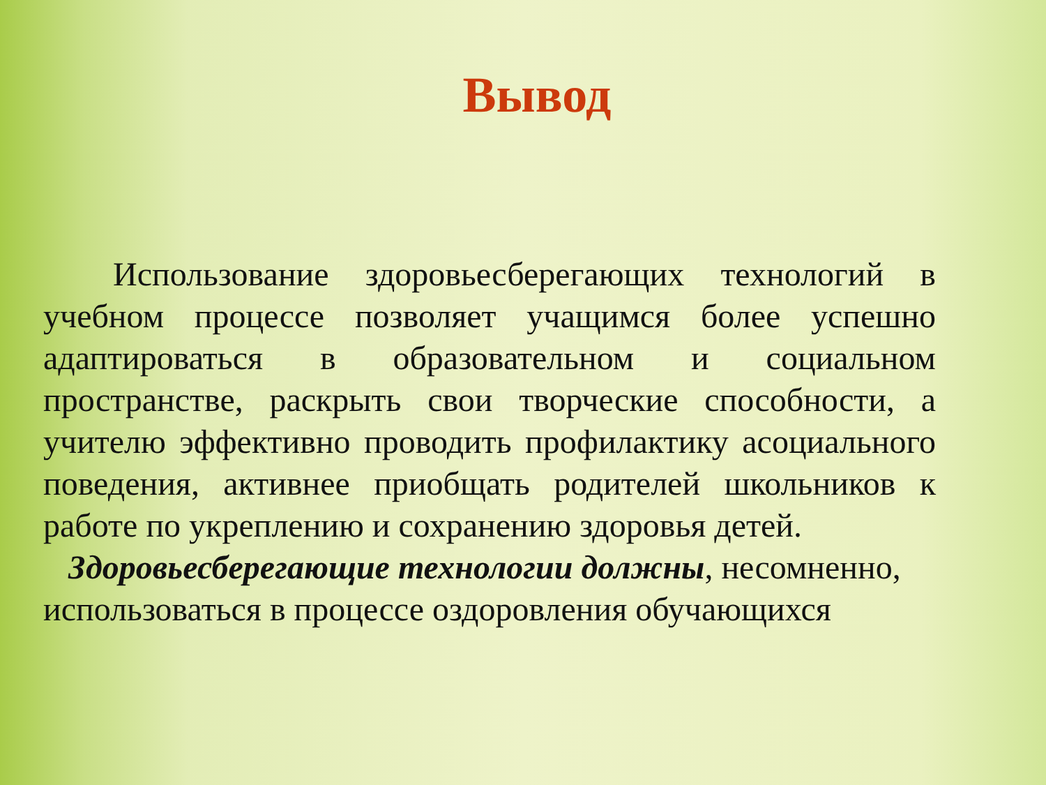Вывод
Использование здоровьесберегающих технологий в учебном процессе позволяет учащимся более успешно адаптироваться в образовательном и социальном пространстве, раскрыть свои творческие способности, а учителю эффективно проводить профилактику асоциального поведения, активнее приобщать родителей школьников к работе по укреплению и сохранению здоровья детей.
Здоровьесберегающие технологии должны, несомненно, использоваться в процессе оздоровления обучающихся